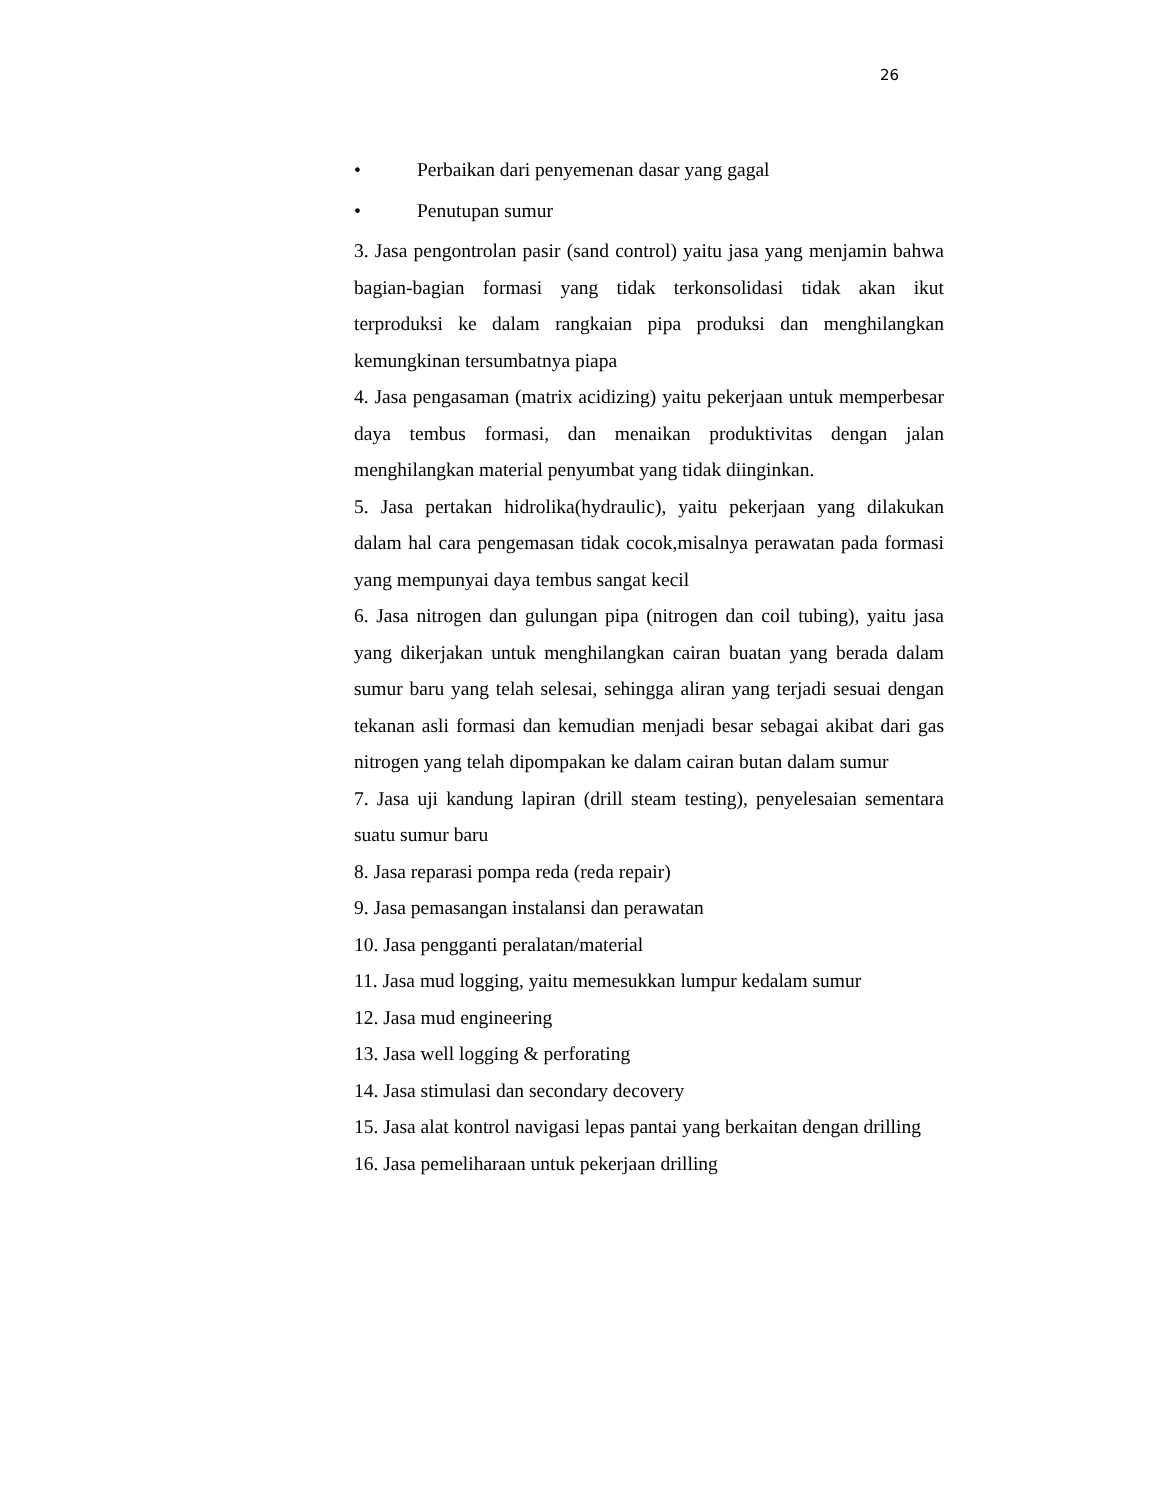26
• Perbaikan dari penyemenan dasar yang gagal
• Penutupan sumur
3. Jasa pengontrolan pasir (sand control) yaitu jasa yang menjamin bahwa bagian-bagian formasi yang tidak terkonsolidasi tidak akan ikut terproduksi ke dalam rangkaian pipa produksi dan menghilangkan kemungkinan tersumbatnya piapa
4. Jasa pengasaman (matrix acidizing) yaitu pekerjaan untuk memperbesar daya tembus formasi, dan menaikan produktivitas dengan jalan menghilangkan material penyumbat yang tidak diinginkan.
5. Jasa pertakan hidrolika(hydraulic), yaitu pekerjaan yang dilakukan dalam hal cara pengemasan tidak cocok,misalnya perawatan pada formasi yang mempunyai daya tembus sangat kecil
6. Jasa nitrogen dan gulungan pipa (nitrogen dan coil tubing), yaitu jasa yang dikerjakan untuk menghilangkan cairan buatan yang berada dalam sumur baru yang telah selesai, sehingga aliran yang terjadi sesuai dengan tekanan asli formasi dan kemudian menjadi besar sebagai akibat dari gas nitrogen yang telah dipompakan ke dalam cairan butan dalam sumur
7. Jasa uji kandung lapiran (drill steam testing), penyelesaian sementara suatu sumur baru
8. Jasa reparasi pompa reda (reda repair)
9. Jasa pemasangan instalansi dan perawatan
10. Jasa pengganti peralatan/material
11. Jasa mud logging, yaitu memesukkan lumpur kedalam sumur
12. Jasa mud engineering
13. Jasa well logging & perforating
14. Jasa stimulasi dan secondary decovery
15. Jasa alat kontrol navigasi lepas pantai yang berkaitan dengan drilling
16. Jasa pemeliharaan untuk pekerjaan drilling